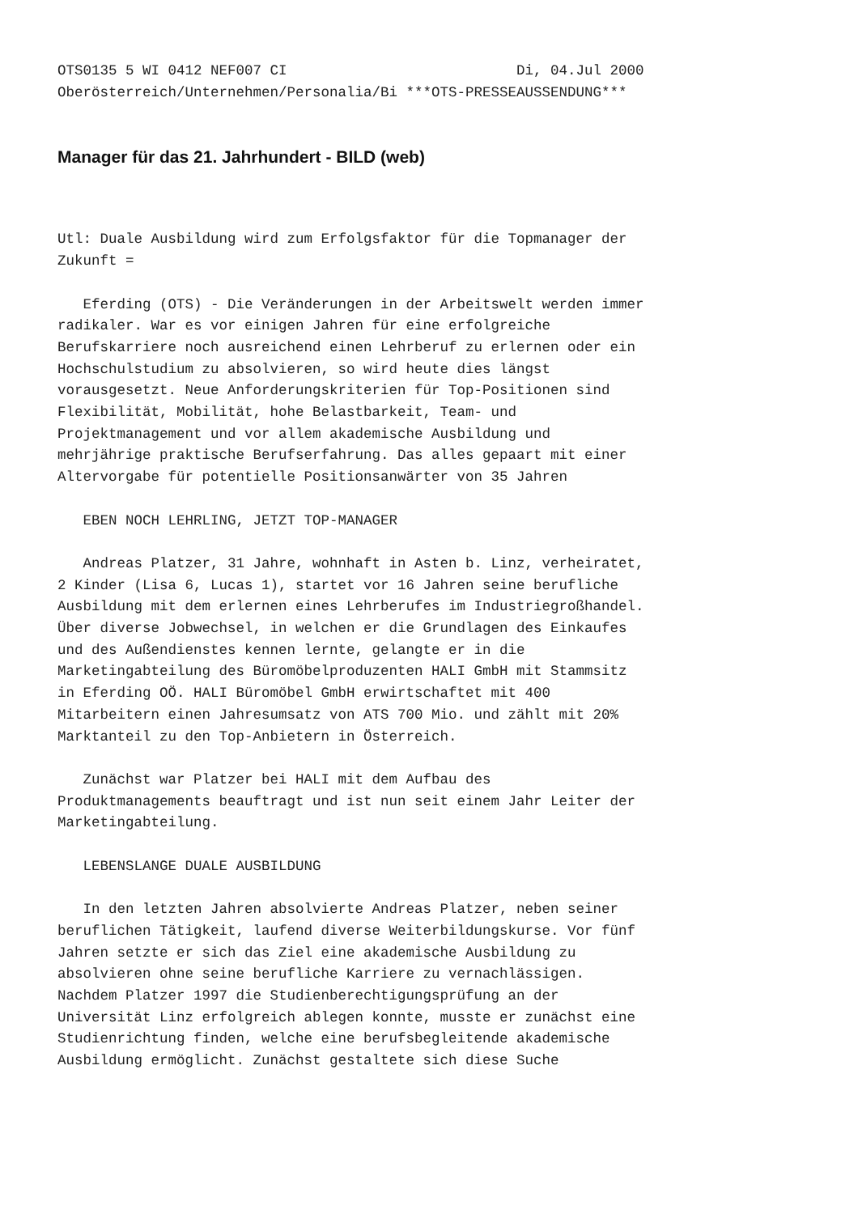OTS0135 5 WI 0412 NEF007 CI                           Di, 04.Jul 2000
Oberösterreich/Unternehmen/Personalia/Bi ***OTS-PRESSEAUSSENDUNG***
Manager für das 21. Jahrhundert - BILD (web)
Utl: Duale Ausbildung wird zum Erfolgsfaktor für die Topmanager der
Zukunft =

   Eferding (OTS) - Die Veränderungen in der Arbeitswelt werden immer
radikaler. War es vor einigen Jahren für eine erfolgreiche
Berufskarriere noch ausreichend einen Lehrberuf zu erlernen oder ein
Hochschulstudium zu absolvieren, so wird heute dies längst
vorausgesetzt. Neue Anforderungskriterien für Top-Positionen sind
Flexibilität, Mobilität, hohe Belastbarkeit, Team- und
Projektmanagement und vor allem akademische Ausbildung und
mehrjährige praktische Berufserfahrung. Das alles gepaart mit einer
Altervorgabe für potentielle Positionsanwärter von 35 Jahren

   EBEN NOCH LEHRLING, JETZT TOP-MANAGER

   Andreas Platzer, 31 Jahre, wohnhaft in Asten b. Linz, verheiratet,
2 Kinder (Lisa 6, Lucas 1), startet vor 16 Jahren seine berufliche
Ausbildung mit dem erlernen eines Lehrberufes im Industriegroßhandel.
Über diverse Jobwechsel, in welchen er die Grundlagen des Einkaufes
und des Außendienstes kennen lernte, gelangte er in die
Marketingabteilung des Büromöbelproduzenten HALI GmbH mit Stammsitz
in Eferding OÖ. HALI Büromöbel GmbH erwirtschaftet mit 400
Mitarbeitern einen Jahresumsatz von ATS 700 Mio. und zählt mit 20%
Marktanteil zu den Top-Anbietern in Österreich.

   Zunächst war Platzer bei HALI mit dem Aufbau des
Produktmanagements beauftragt und ist nun seit einem Jahr Leiter der
Marketingabteilung.

   LEBENSLANGE DUALE AUSBILDUNG

   In den letzten Jahren absolvierte Andreas Platzer, neben seiner
beruflichen Tätigkeit, laufend diverse Weiterbildungskurse. Vor fünf
Jahren setzte er sich das Ziel eine akademische Ausbildung zu
absolvieren ohne seine berufliche Karriere zu vernachlässigen.
Nachdem Platzer 1997 die Studienberechtigungsprüfung an der
Universität Linz erfolgreich ablegen konnte, musste er zunächst eine
Studienrichtung finden, welche eine berufsbegleitende akademische
Ausbildung ermöglicht. Zunächst gestaltete sich diese Suche